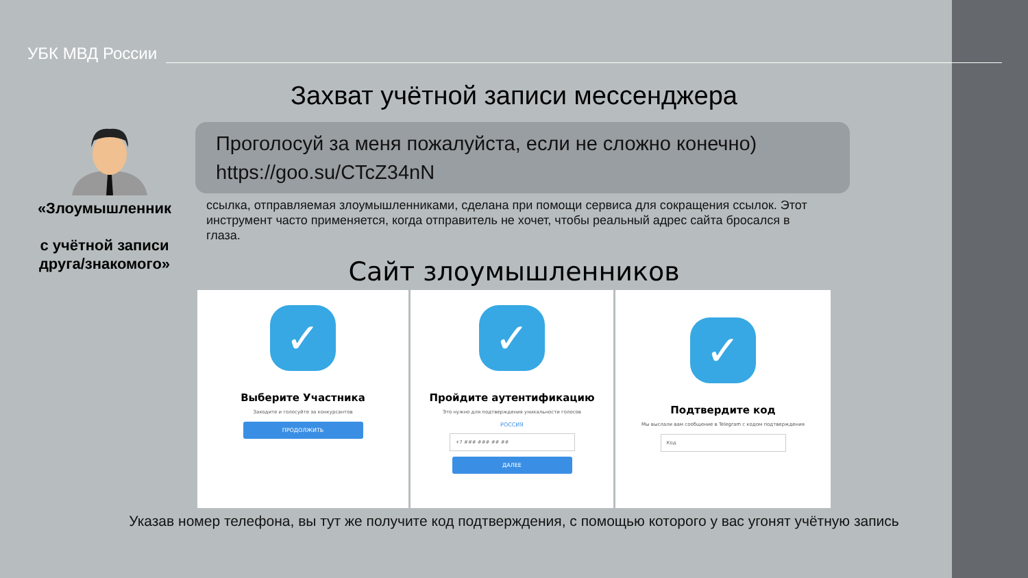УБК МВД России
Захват учётной записи мессенджера
Проголосуй за меня пожалуйста, если не сложно конечно)
https://goo.su/CTcZ34nN
«Злоумышленник
с учётной записи друга/знакомого»
ссылка, отправляемая злоумышленниками, сделана при помощи сервиса для сокращения ссылок. Этот инструмент часто применяется, когда отправитель не хочет, чтобы реальный адрес сайта бросался в глаза.
Сайт злоумышленников
✓
Выберите Участника
Заходите и голосуйте за конкурсантов
ПРОДОЛЖИТЬ
✓
Пройдите аутентификацию
Это нужно для подтверждения уникальности голосов
РОССИЯ
+7 ### ### ## ##
ДАЛЕЕ
✓
Подтвердите код
Мы выслали вам сообщение в Telegram с кодом подтверждения
Код
Указав номер телефона, вы тут же получите код подтверждения, с помощью которого у вас угонят учётную запись